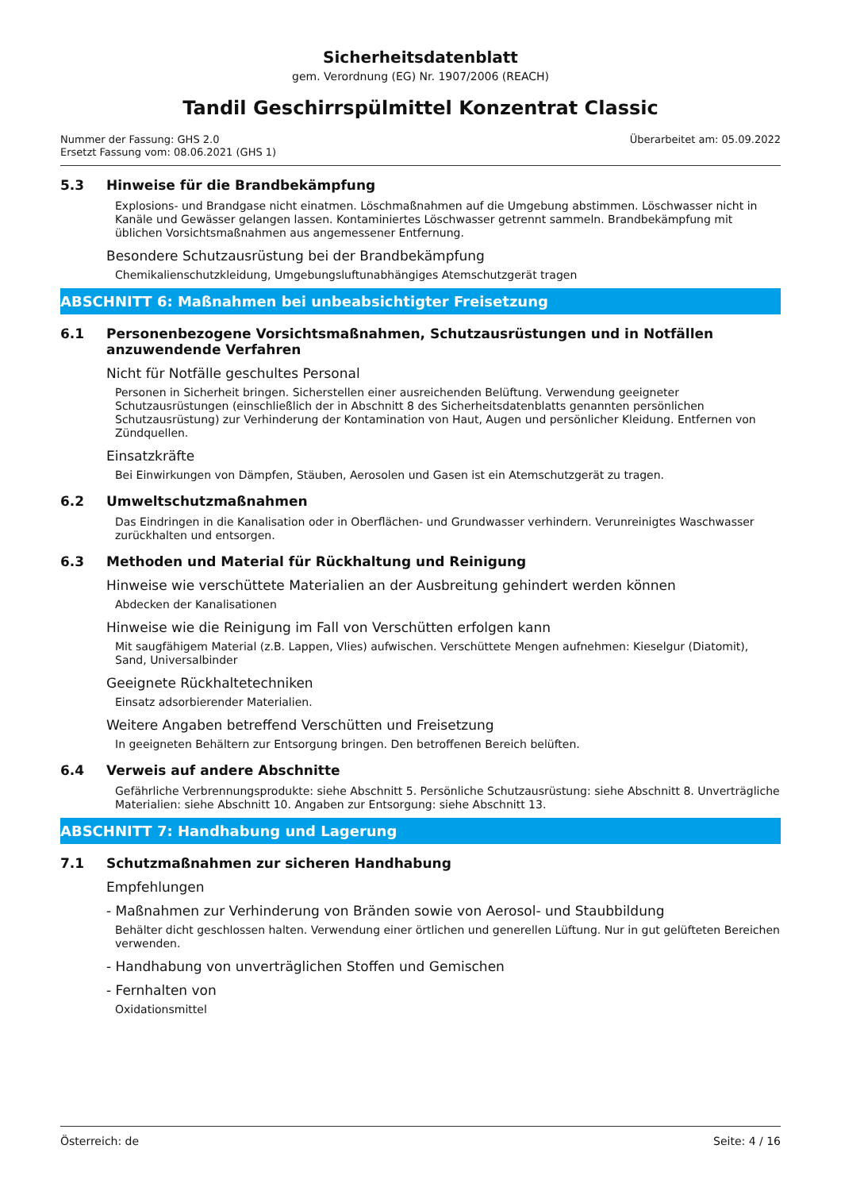Sicherheitsdatenblatt
gem. Verordnung (EG) Nr. 1907/2006 (REACH)
Tandil Geschirrspülmittel Konzentrat Classic
Nummer der Fassung: GHS 2.0
Ersetzt Fassung vom: 08.06.2021 (GHS 1)
Überarbeitet am: 05.09.2022
5.3 Hinweise für die Brandbekämpfung
Explosions- und Brandgase nicht einatmen. Löschmaßnahmen auf die Umgebung abstimmen. Löschwasser nicht in Kanäle und Gewässer gelangen lassen. Kontaminiertes Löschwasser getrennt sammeln. Brandbekämpfung mit üblichen Vorsichtsmaßnahmen aus angemessener Entfernung.
Besondere Schutzausrüstung bei der Brandbekämpfung
Chemikalienschutzkleidung, Umgebungsluftunabhängiges Atemschutzgerät tragen
ABSCHNITT 6: Maßnahmen bei unbeabsichtigter Freisetzung
6.1 Personenbezogene Vorsichtsmaßnahmen, Schutzausrüstungen und in Notfällen anzuwendende Verfahren
Nicht für Notfälle geschultes Personal
Personen in Sicherheit bringen. Sicherstellen einer ausreichenden Belüftung. Verwendung geeigneter Schutzausrüstungen (einschließlich der in Abschnitt 8 des Sicherheitsdatenblatts genannten persönlichen Schutzausrüstung) zur Verhinderung der Kontamination von Haut, Augen und persönlicher Kleidung. Entfernen von Zündquellen.
Einsatzkräfte
Bei Einwirkungen von Dämpfen, Stäuben, Aerosolen und Gasen ist ein Atemschutzgerät zu tragen.
6.2 Umweltschutzmaßnahmen
Das Eindringen in die Kanalisation oder in Oberflächen- und Grundwasser verhindern. Verunreinigtes Waschwasser zurückhalten und entsorgen.
6.3 Methoden und Material für Rückhaltung und Reinigung
Hinweise wie verschüttete Materialien an der Ausbreitung gehindert werden können
Abdecken der Kanalisationen
Hinweise wie die Reinigung im Fall von Verschütten erfolgen kann
Mit saugfähigem Material (z.B. Lappen, Vlies) aufwischen. Verschüttete Mengen aufnehmen: Kieselgur (Diatomit), Sand, Universalbinder
Geeignete Rückhaltetechniken
Einsatz adsorbierender Materialien.
Weitere Angaben betreffend Verschütten und Freisetzung
In geeigneten Behältern zur Entsorgung bringen. Den betroffenen Bereich belüften.
6.4 Verweis auf andere Abschnitte
Gefährliche Verbrennungsprodukte: siehe Abschnitt 5. Persönliche Schutzausrüstung: siehe Abschnitt 8. Unverträgliche Materialien: siehe Abschnitt 10. Angaben zur Entsorgung: siehe Abschnitt 13.
ABSCHNITT 7: Handhabung und Lagerung
7.1 Schutzmaßnahmen zur sicheren Handhabung
Empfehlungen
- Maßnahmen zur Verhinderung von Bränden sowie von Aerosol- und Staubbildung
Behälter dicht geschlossen halten. Verwendung einer örtlichen und generellen Lüftung. Nur in gut gelüfteten Bereichen verwenden.
- Handhabung von unverträglichen Stoffen und Gemischen
- Fernhalten von
Oxidationsmittel
Österreich: de Seite: 4 / 16